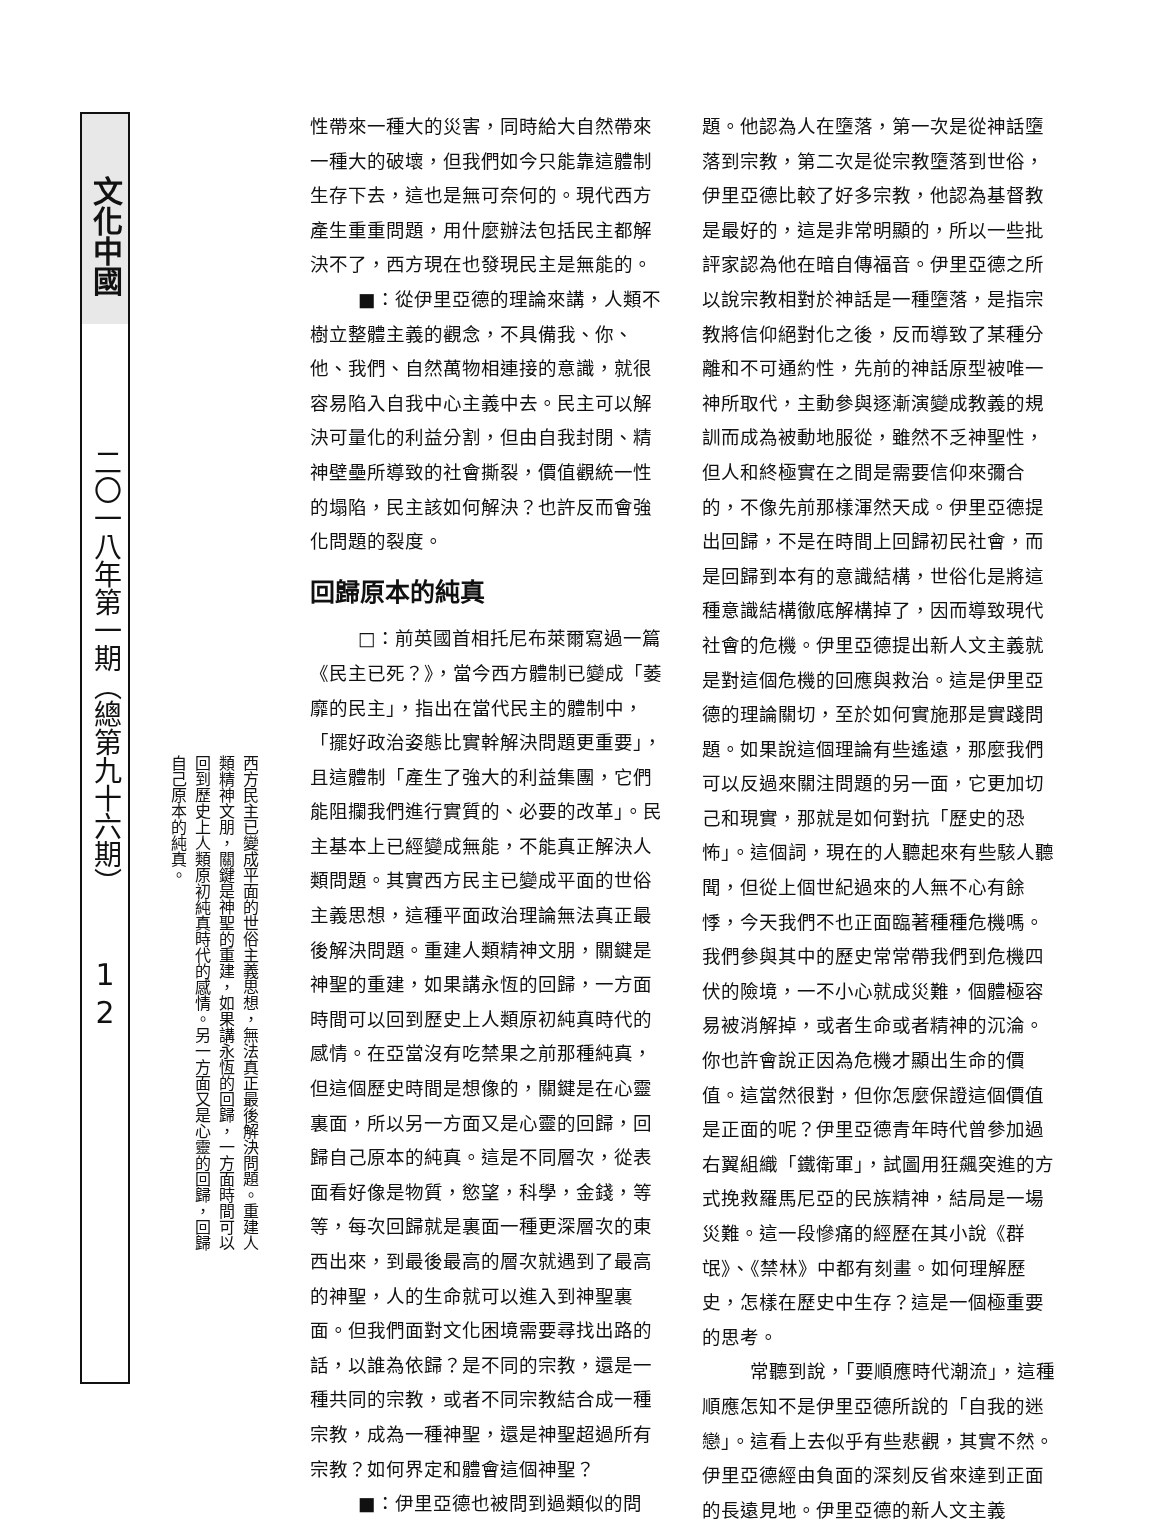文化中國
二〇一八年第一期（總第九十六期）
1
2
西方民主已變成平面的世俗主義思想，無法真正最後解決問題。重建人類精神文朋，關鍵是神聖的重建，如果講永恆的回歸，一方面時間可以回到歷史上人類原初純真時代的感情。另一方面又是心靈的回歸，回歸自己原本的純真。
性帶來一種大的災害，同時給大自然帶來一種大的破壞，但我們如今只能靠這體制生存下去，這也是無可奈何的。現代西方產生重重問題，用什麼辦法包括民主都解決不了，西方現在也發現民主是無能的。
■：從伊里亞德的理論來講，人類不樹立整體主義的觀念，不具備我、你、他、我們、自然萬物相連接的意識，就很容易陷入自我中心主義中去。民主可以解決可量化的利益分割，但由自我封閉、精神壁壘所導致的社會撕裂，價值觀統一性的塌陷，民主該如何解決？也許反而會強化問題的裂度。
回歸原本的純真
□：前英國首相托尼布萊爾寫過一篇《民主已死？》，當今西方體制已變成「萎靡的民主」，指出在當代民主的體制中，「擺好政治姿態比實幹解決問題更重要」，且這體制「產生了強大的利益集團，它們能阻攔我們進行實質的、必要的改革」。民主基本上已經變成無能，不能真正解決人類問題。其實西方民主已變成平面的世俗主義思想，這種平面政治理論無法真正最後解決問題。重建人類精神文朋，關鍵是神聖的重建，如果講永恆的回歸，一方面時間可以回到歷史上人類原初純真時代的感情。在亞當沒有吃禁果之前那種純真，但這個歷史時間是想像的，關鍵是在心靈裏面，所以另一方面又是心靈的回歸，回歸自己原本的純真。這是不同層次，從表面看好像是物質，慾望，科學，金錢，等等，每次回歸就是裏面一種更深層次的東西出來，到最後最高的層次就遇到了最高的神聖，人的生命就可以進入到神聖裏面。但我們面對文化困境需要尋找出路的話，以誰為依歸？是不同的宗教，還是一種共同的宗教，或者不同宗教結合成一種宗教，成為一種神聖，還是神聖超過所有宗教？如何界定和體會這個神聖？
■：伊里亞德也被問到過類似的問
題。他認為人在墮落，第一次是從神話墮落到宗教，第二次是從宗教墮落到世俗，伊里亞德比較了好多宗教，他認為基督教是最好的，這是非常明顯的，所以一些批評家認為他在暗自傳福音。伊里亞德之所以說宗教相對於神話是一種墮落，是指宗教將信仰絕對化之後，反而導致了某種分離和不可通約性，先前的神話原型被唯一神所取代，主動參與逐漸演變成教義的規訓而成為被動地服從，雖然不乏神聖性，但人和終極實在之間是需要信仰來彌合的，不像先前那樣渾然天成。伊里亞德提出回歸，不是在時間上回歸初民社會，而是回歸到本有的意識結構，世俗化是將這種意識結構徹底解構掉了，因而導致現代社會的危機。伊里亞德提出新人文主義就是對這個危機的回應與救治。這是伊里亞德的理論關切，至於如何實施那是實踐問題。如果說這個理論有些遙遠，那麼我們可以反過來關注問題的另一面，它更加切己和現實，那就是如何對抗「歷史的恐怖」。這個詞，現在的人聽起來有些駭人聽聞，但從上個世紀過來的人無不心有餘悸，今天我們不也正面臨著種種危機嗎。我們參與其中的歷史常常帶我們到危機四伏的險境，一不小心就成災難，個體極容易被消解掉，或者生命或者精神的沉淪。你也許會說正因為危機才顯出生命的價值。這當然很對，但你怎麼保證這個價值是正面的呢？伊里亞德青年時代曾參加過右翼組織「鐵衛軍」，試圖用狂飆突進的方式挽救羅馬尼亞的民族精神，結局是一場災難。這一段慘痛的經歷在其小說《群氓》、《禁林》中都有刻畫。如何理解歷史，怎樣在歷史中生存？這是一個極重要的思考。
常聽到說，「要順應時代潮流」，這種順應怎知不是伊里亞德所說的「自我的迷戀」。這看上去似乎有些悲觀，其實不然。伊里亞德經由負面的深刻反省來達到正面的長遠見地。伊里亞德的新人文主義